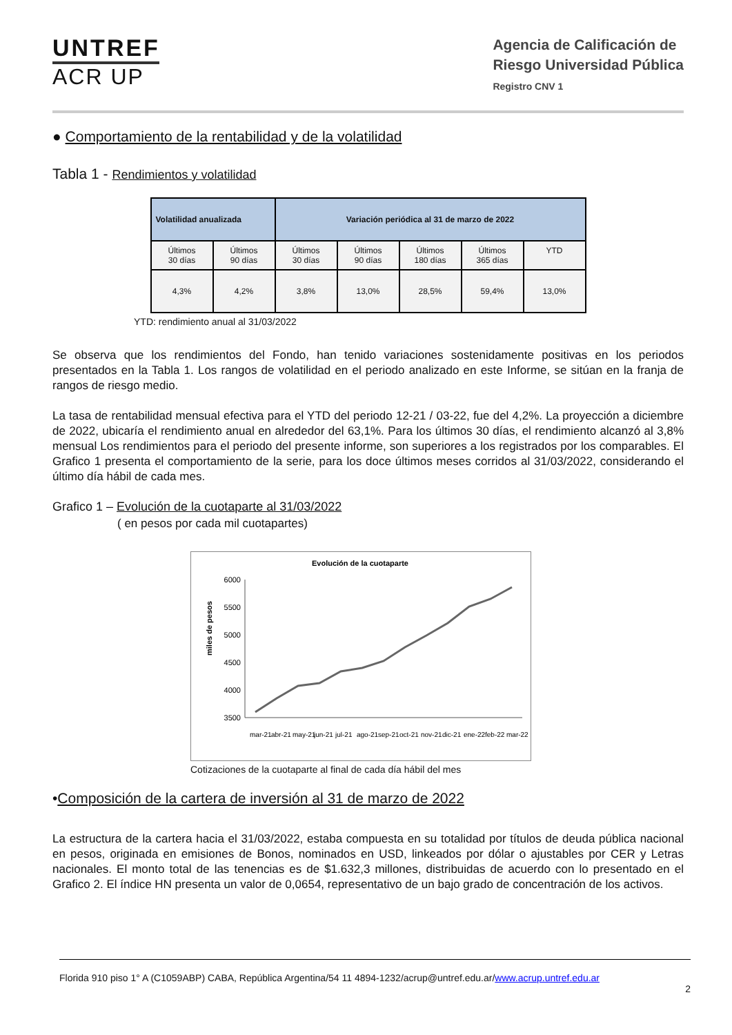UNTREF
ACR UP
Agencia de Calificación de
Riesgo Universidad Pública
Registro CNV 1
● Comportamiento de la rentabilidad y de la volatilidad
Tabla 1 - Rendimientos y volatilidad
| Volatilidad anualizada | | Variación periódica al 31 de marzo de 2022 | | | | |
| --- | --- | --- | --- | --- | --- | --- |
| Últimos 30 días | Últimos 90 días | Últimos 30 días | Últimos 90 días | Últimos 180 días | Últimos 365 días | YTD |
| 4,3% | 4,2% | 3,8% | 13,0% | 28,5% | 59,4% | 13,0% |
YTD: rendimiento anual al 31/03/2022
Se observa que los rendimientos del Fondo, han tenido variaciones sostenidamente positivas en los periodos presentados en la Tabla 1. Los rangos de volatilidad en el periodo analizado en este Informe, se sitúan en la franja de rangos de riesgo medio.
La tasa de rentabilidad mensual efectiva para el YTD del periodo 12-21 / 03-22, fue del 4,2%. La proyección a diciembre de 2022, ubicaría el rendimiento anual en alrededor del 63,1%. Para los últimos 30 días, el rendimiento alcanzó al 3,8% mensual Los rendimientos para el periodo del presente informe, son superiores a los registrados por los comparables. El Grafico 1 presenta el comportamiento de la serie, para los doce últimos meses corridos al 31/03/2022, considerando el último día hábil de cada mes.
Grafico 1 – Evolución de la cuotaparte al 31/03/2022
( en pesos por cada mil cuotapartes)
Evolución de la cuotaparte
miles de pesos
6000
5500
5000
4500
4000
3500
mar-21
abr-21
may-21
jun-21
jul-21
ago-21
sep-21
oct-21
nov-21
dic-21
ene-22
feb-22
mar-22
Cotizaciones de la cuotaparte al final de cada día hábil del mes
•Composición de la cartera de inversión al 31 de marzo de 2022
La estructura de la cartera hacia el 31/03/2022, estaba compuesta en su totalidad por títulos de deuda pública nacional en pesos, originada en emisiones de Bonos, nominados en USD, linkeados por dólar o ajustables por CER y Letras nacionales. El monto total de las tenencias es de $1.632,3 millones, distribuidas de acuerdo con lo presentado en el Grafico 2. El índice HN presenta un valor de 0,0654, representativo de un bajo grado de concentración de los activos.
Florida 910 piso 1° A (C1059ABP) CABA, República Argentina/54 11 4894-1232/acrup@untref.edu.ar/www.acrup.untref.edu.ar
2